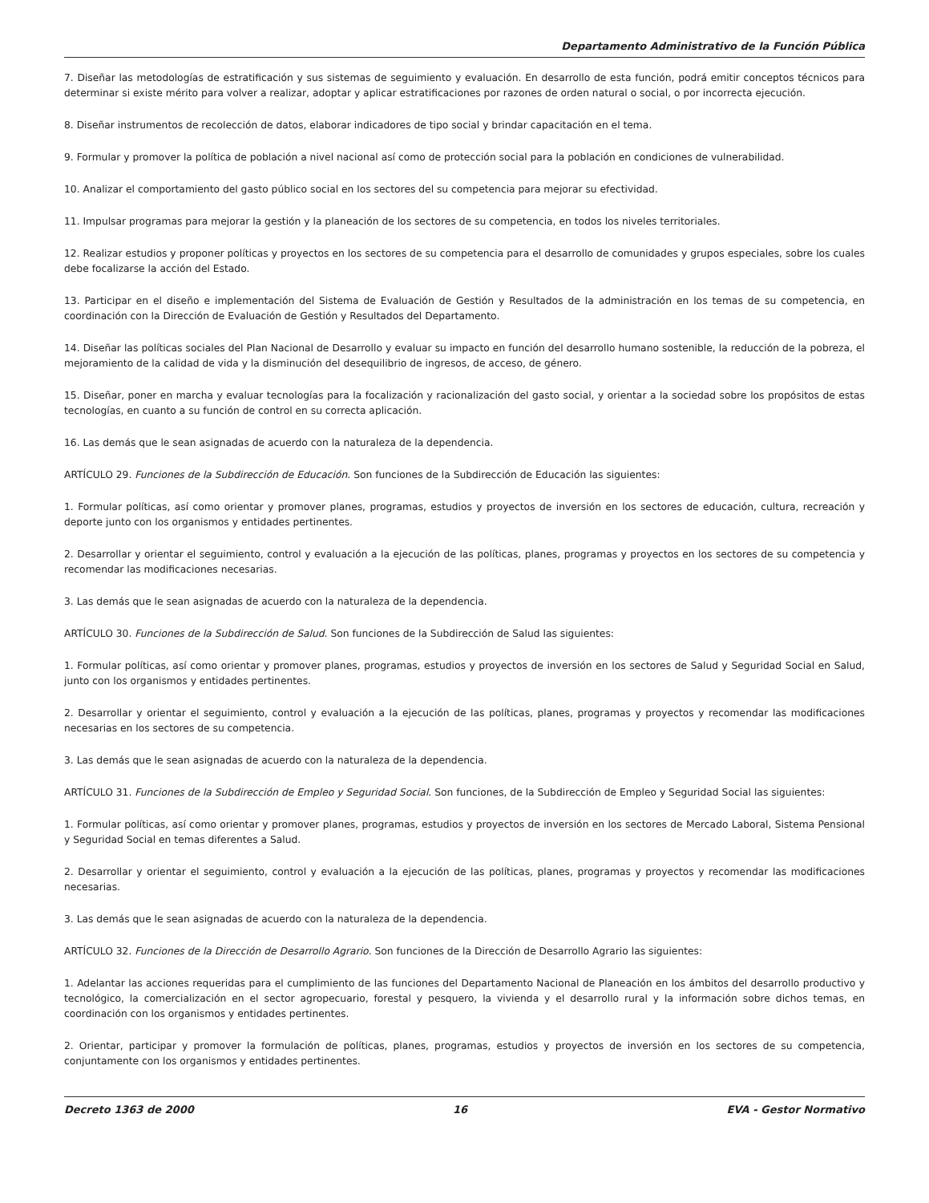Departamento Administrativo de la Función Pública
7. Diseñar las metodologías de estratificación y sus sistemas de seguimiento y evaluación. En desarrollo de esta función, podrá emitir conceptos técnicos para determinar si existe mérito para volver a realizar, adoptar y aplicar estratificaciones por razones de orden natural o social, o por incorrecta ejecución.
8. Diseñar instrumentos de recolección de datos, elaborar indicadores de tipo social y brindar capacitación en el tema.
9. Formular y promover la política de población a nivel nacional así como de protección social para la población en condiciones de vulnerabilidad.
10. Analizar el comportamiento del gasto público social en los sectores del su competencia para mejorar su efectividad.
11. Impulsar programas para mejorar la gestión y la planeación de los sectores de su competencia, en todos los niveles territoriales.
12. Realizar estudios y proponer políticas y proyectos en los sectores de su competencia para el desarrollo de comunidades y grupos especiales, sobre los cuales debe focalizarse la acción del Estado.
13. Participar en el diseño e implementación del Sistema de Evaluación de Gestión y Resultados de la administración en los temas de su competencia, en coordinación con la Dirección de Evaluación de Gestión y Resultados del Departamento.
14. Diseñar las políticas sociales del Plan Nacional de Desarrollo y evaluar su impacto en función del desarrollo humano sostenible, la reducción de la pobreza, el mejoramiento de la calidad de vida y la disminución del desequilibrio de ingresos, de acceso, de género.
15. Diseñar, poner en marcha y evaluar tecnologías para la focalización y racionalización del gasto social, y orientar a la sociedad sobre los propósitos de estas tecnologías, en cuanto a su función de control en su correcta aplicación.
16. Las demás que le sean asignadas de acuerdo con la naturaleza de la dependencia.
ARTÍCULO 29. Funciones de la Subdirección de Educación. Son funciones de la Subdirección de Educación las siguientes:
1. Formular políticas, así como orientar y promover planes, programas, estudios y proyectos de inversión en los sectores de educación, cultura, recreación y deporte junto con los organismos y entidades pertinentes.
2. Desarrollar y orientar el seguimiento, control y evaluación a la ejecución de las políticas, planes, programas y proyectos en los sectores de su competencia y recomendar las modificaciones necesarias.
3. Las demás que le sean asignadas de acuerdo con la naturaleza de la dependencia.
ARTÍCULO 30. Funciones de la Subdirección de Salud. Son funciones de la Subdirección de Salud las siguientes:
1. Formular políticas, así como orientar y promover planes, programas, estudios y proyectos de inversión en los sectores de Salud y Seguridad Social en Salud, junto con los organismos y entidades pertinentes.
2. Desarrollar y orientar el seguimiento, control y evaluación a la ejecución de las políticas, planes, programas y proyectos y recomendar las modificaciones necesarias en los sectores de su competencia.
3. Las demás que le sean asignadas de acuerdo con la naturaleza de la dependencia.
ARTÍCULO 31. Funciones de la Subdirección de Empleo y Seguridad Social. Son funciones, de la Subdirección de Empleo y Seguridad Social las siguientes:
1. Formular políticas, así como orientar y promover planes, programas, estudios y proyectos de inversión en los sectores de Mercado Laboral, Sistema Pensional y Seguridad Social en temas diferentes a Salud.
2. Desarrollar y orientar el seguimiento, control y evaluación a la ejecución de las políticas, planes, programas y proyectos y recomendar las modificaciones necesarias.
3. Las demás que le sean asignadas de acuerdo con la naturaleza de la dependencia.
ARTÍCULO 32. Funciones de la Dirección de Desarrollo Agrario. Son funciones de la Dirección de Desarrollo Agrario las siguientes:
1. Adelantar las acciones requeridas para el cumplimiento de las funciones del Departamento Nacional de Planeación en los ámbitos del desarrollo productivo y tecnológico, la comercialización en el sector agropecuario, forestal y pesquero, la vivienda y el desarrollo rural y la información sobre dichos temas, en coordinación con los organismos y entidades pertinentes.
2. Orientar, participar y promover la formulación de políticas, planes, programas, estudios y proyectos de inversión en los sectores de su competencia, conjuntamente con los organismos y entidades pertinentes.
Decreto 1363 de 2000 16 EVA - Gestor Normativo